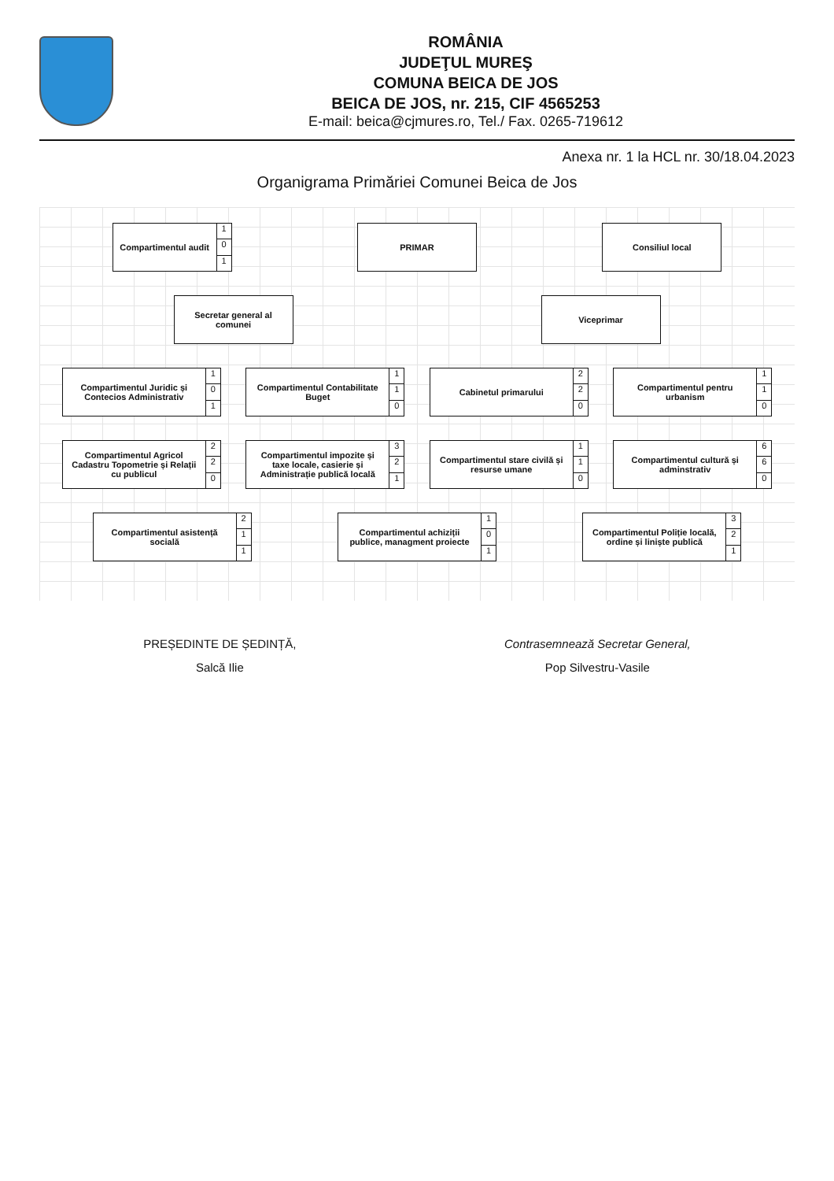ROMÂNIA
JUDEŢUL MUREŞ
COMUNA BEICA DE JOS
BEICA DE JOS, nr. 215, CIF 4565253
E-mail: beica@cjmures.ro, Tel./ Fax. 0265-719612
Anexa nr. 1 la HCL nr. 30/18.04.2023
Organigrama Primăriei Comunei Beica de Jos
Compartimentul audit
1
0
1
PRIMAR Consiliul local
Secretar general al comunei
Viceprimar
Compartimentul Juridic și Contecios Administrativ
1
0
1
Compartimentul Contabilitate Buget
1
1
0
Cabinetul primarului
2
2
0
Compartimentul pentru urbanism
1
1
0
Compartimentul Agricol Cadastru Topometrie și Relații cu publicul
2
2
0
Compartimentul impozite și taxe locale, casierie și Administrație publică locală
3
2
1
Compartimentul stare civilă și resurse umane
1
1
0
Compartimentul cultură și adminstrativ
6
6
0
Compartimentul asistență socială
2
1
1
Compartimentul achiziții publice, managment proiecte
1
0
1
Compartimentul Poliție locală, ordine și liniște publică
3
2
1
PREȘEDINTE DE ȘEDINȚĂ,
Salcă Ilie
Contrasemnează Secretar General,
Pop Silvestru-Vasile